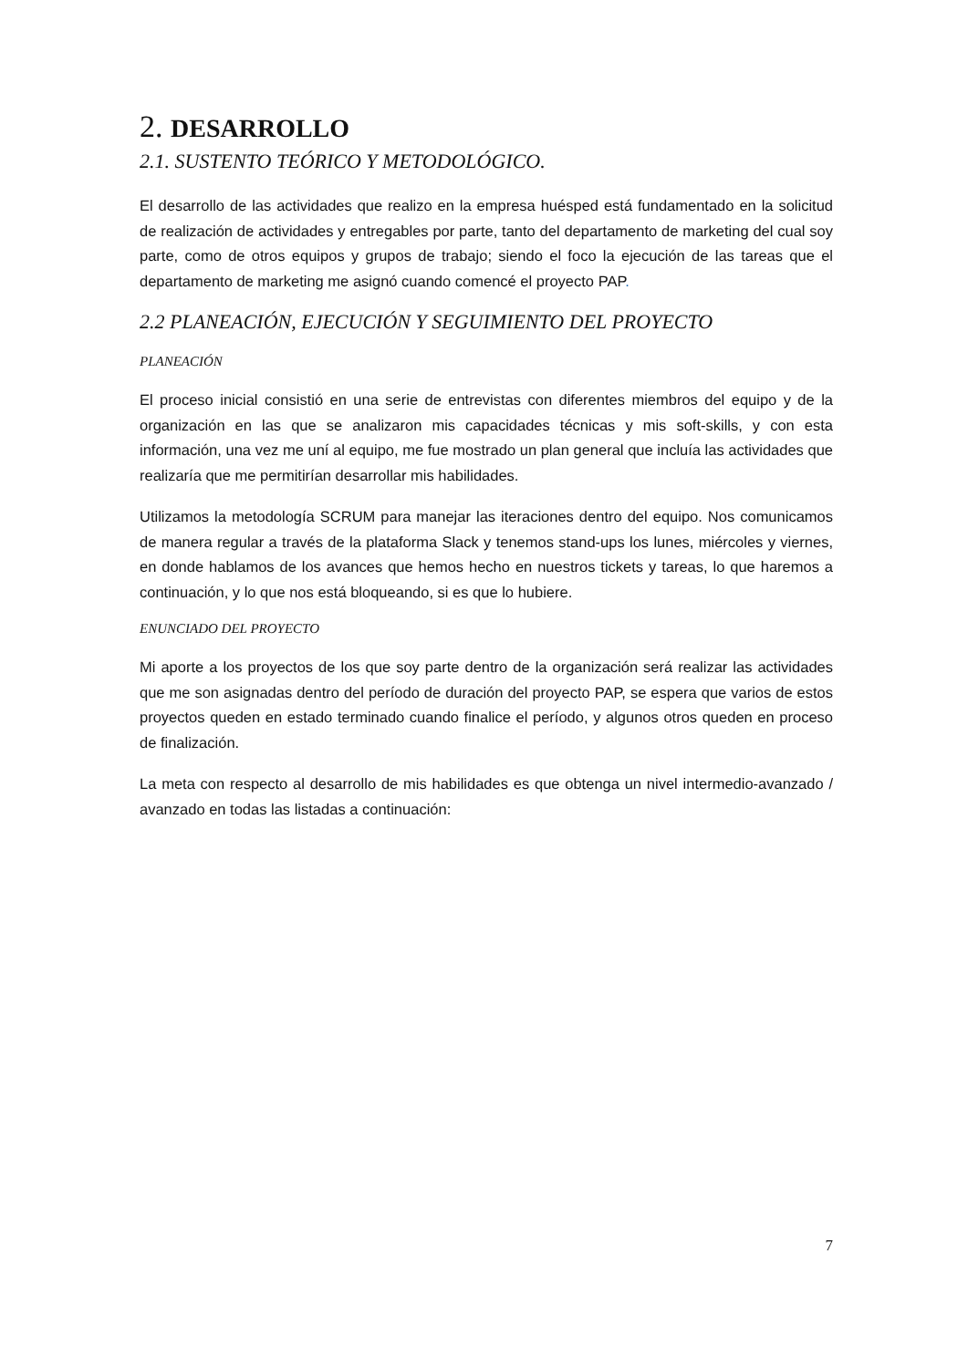2. DESARROLLO
2.1. SUSTENTO TEÓRICO Y METODOLÓGICO.
El desarrollo de las actividades que realizo en la empresa huésped está fundamentado en la solicitud de realización de actividades y entregables por parte, tanto del departamento de marketing del cual soy parte, como de otros equipos y grupos de trabajo; siendo el foco la ejecución de las tareas que el departamento de marketing me asignó cuando comencé el proyecto PAP.
2.2 PLANEACIÓN, EJECUCIÓN Y SEGUIMIENTO DEL PROYECTO
PLANEACIÓN
El proceso inicial consistió en una serie de entrevistas con diferentes miembros del equipo y de la organización en las que se analizaron mis capacidades técnicas y mis soft-skills, y con esta información, una vez me uní al equipo, me fue mostrado un plan general que incluía las actividades que realizaría que me permitirían desarrollar mis habilidades.
Utilizamos la metodología SCRUM para manejar las iteraciones dentro del equipo. Nos comunicamos de manera regular a través de la plataforma Slack y tenemos stand-ups los lunes, miércoles y viernes, en donde hablamos de los avances que hemos hecho en nuestros tickets y tareas, lo que haremos a continuación, y lo que nos está bloqueando, si es que lo hubiere.
ENUNCIADO DEL PROYECTO
Mi aporte a los proyectos de los que soy parte dentro de la organización será realizar las actividades que me son asignadas dentro del período de duración del proyecto PAP, se espera que varios de estos proyectos queden en estado terminado cuando finalice el período, y algunos otros queden en proceso de finalización.
La meta con respecto al desarrollo de mis habilidades es que obtenga un nivel intermedio-avanzado / avanzado en todas las listadas a continuación:
7